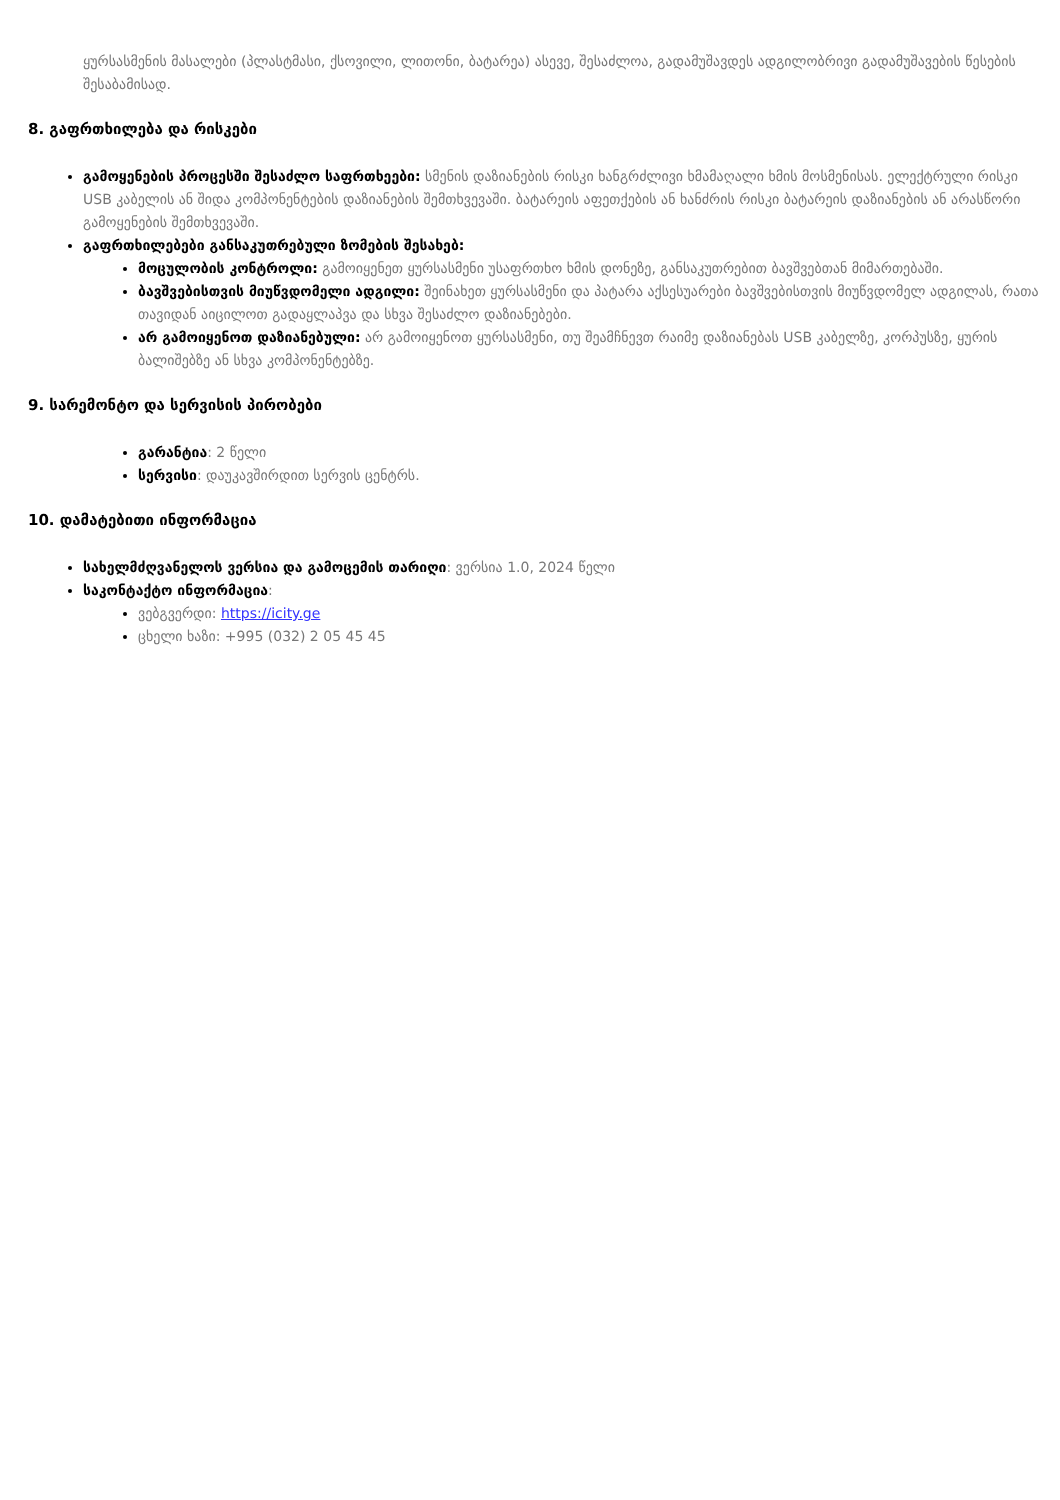ყურსასმენის მასალები (პლასტმასი, ქსოვილი, ლითონი, ბატარეა) ასევე, შესაძლოა, გადამუშავდეს ადგილობრივი გადამუშავების წესების შესაბამისად.
8. გაფრთხილება და რისკები
გამოყენების პროცესში შესაძლო საფრთხეები: სმენის დაზიანების რისკი ხანგრძლივი ხმამაღალი ხმის მოსმენისას. ელექტრული რისკი USB კაბელის ან შიდა კომპონენტების დაზიანების შემთხვევაში. ბატარეის აფეთქების ან ხანძრის რისკი ბატარეის დაზიანების ან არასწორი გამოყენების შემთხვევაში.
გაფრთხილებები განსაკუთრებული ზომების შესახებ:
მოცულობის კონტროლი: გამოიყენეთ ყურსასმენი უსაფრთხო ხმის დონეზე, განსაკუთრებით ბავშვებთან მიმართებაში.
ბავშვებისთვის მიუწვდომელი ადგილი: შეინახეთ ყურსასმენი და პატარა აქსესუარები ბავშვებისთვის მიუწვდომელ ადგილას, რათა თავიდან აიცილოთ გადაყლაპვა და სხვა შესაძლო დაზიანებები.
არ გამოიყენოთ დაზიანებული: არ გამოიყენოთ ყურსასმენი, თუ შეამჩნევთ რაიმე დაზიანებას USB კაბელზე, კორპუსზე, ყურის ბალიშებზე ან სხვა კომპონენტებზე.
9. სარემონტო და სერვისის პირობები
გარანტია: 2 წელი
სერვისი: დაუკავშირდით სერვის ცენტრს.
10. დამატებითი ინფორმაცია
სახელმძღვანელოს ვერსია და გამოცემის თარიღი: ვერსია 1.0, 2024 წელი
საკონტაქტო ინფორმაცია:
ვებგვერდი: https://icity.ge
ცხელი ხაზი: +995 (032) 2 05 45 45